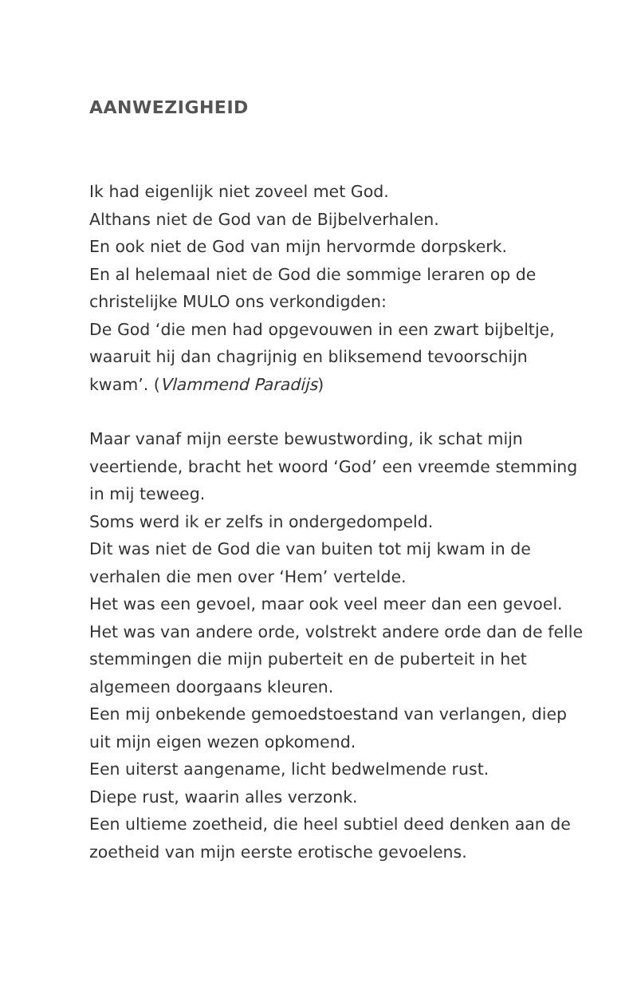AANWEZIGHEID
Ik had eigenlijk niet zoveel met God.
Althans niet de God van de Bijbelverhalen.
En ook niet de God van mijn hervormde dorpskerk.
En al helemaal niet de God die sommige leraren op de christelijke MULO ons verkondigden:
De God ‘die men had opgevouwen in een zwart bijbeltje, waaruit hij dan chagrijnig en bliksemend tevoorschijn kwam’. (Vlammend Paradijs)
Maar vanaf mijn eerste bewustwording, ik schat mijn veertiende, bracht het woord ‘God’ een vreemde stemming in mij teweeg.
Soms werd ik er zelfs in ondergedompeld.
Dit was niet de God die van buiten tot mij kwam in de verhalen die men over ‘Hem’ vertelde.
Het was een gevoel, maar ook veel meer dan een gevoel.
Het was van andere orde, volstrekt andere orde dan de felle stemmingen die mijn puberteit en de puberteit in het algemeen doorgaans kleuren.
Een mij onbekende gemoedstoestand van verlangen, diep uit mijn eigen wezen opkomend.
Een uiterst aangename, licht bedwelmende rust.
Diepe rust, waarin alles verzonk.
Een ultieme zoetheid, die heel subtiel deed denken aan de zoetheid van mijn eerste erotische gevoelens.